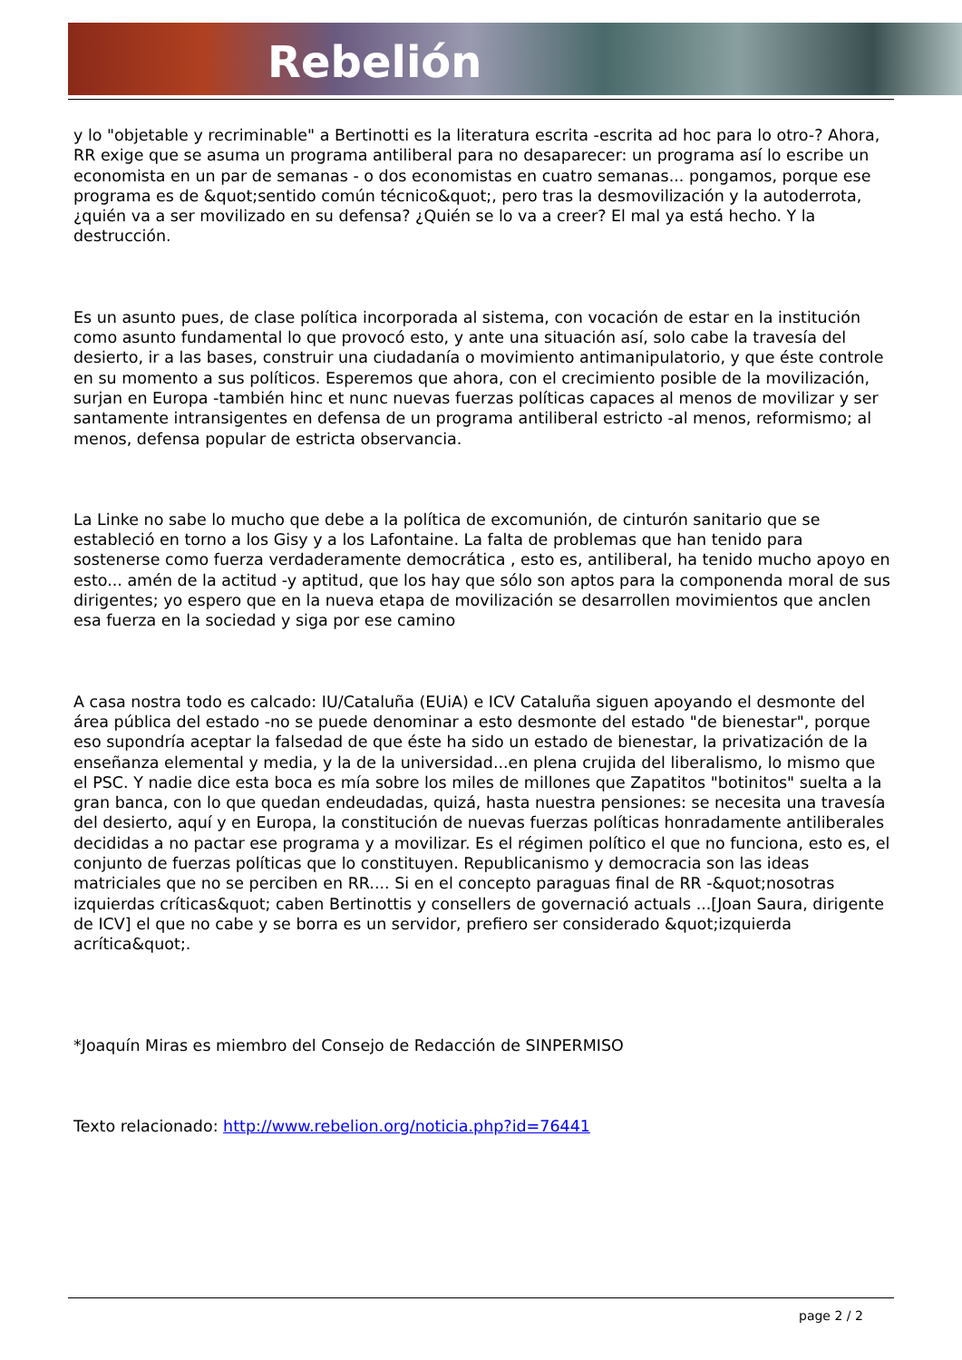Rebelión
y lo "objetable y recriminable" a Bertinotti es la literatura escrita -escrita ad hoc para lo otro-? Ahora, RR exige que se asuma un programa antiliberal para no desaparecer: un programa así lo escribe un economista en un par de semanas - o dos economistas en cuatro semanas... pongamos, porque ese programa es de &quot;sentido común técnico&quot;, pero tras la desmovilización y la autoderrota, ¿quién va a ser movilizado en su defensa? ¿Quién se lo va a creer? El mal ya está hecho. Y la destrucción.
Es un asunto pues, de clase política incorporada al sistema, con vocación de estar en la institución como asunto fundamental lo que provocó esto, y ante una situación así, solo cabe la travesía del desierto, ir a las bases, construir una ciudadanía o movimiento antimanipulatorio, y que éste controle en su momento a sus políticos. Esperemos que ahora, con el crecimiento posible de la movilización, surjan en Europa -también hinc et nunc nuevas fuerzas políticas capaces al menos de movilizar y ser santamente intransigentes en defensa de un programa antiliberal estricto -al menos, reformismo; al menos, defensa popular de estricta observancia.
La Linke no sabe lo mucho que debe a la política de excomunión, de cinturón sanitario que se estableció en torno a los Gisy y a los Lafontaine. La falta de problemas que han tenido para sostenerse como fuerza verdaderamente democrática , esto es, antiliberal, ha tenido mucho apoyo en esto... amén de la actitud -y aptitud, que los hay que sólo son aptos para la componenda moral de sus dirigentes; yo espero que en la nueva etapa de movilización se desarrollen movimientos que anclen esa fuerza en la sociedad y siga por ese camino
A casa nostra todo es calcado: IU/Cataluña (EUiA) e ICV Cataluña siguen apoyando el desmonte del área pública del estado -no se puede denominar a esto desmonte del estado "de bienestar", porque eso supondría aceptar la falsedad de que éste ha sido un estado de bienestar, la privatización de la enseñanza elemental y media, y la de la universidad...en plena crujida del liberalismo, lo mismo que el PSC. Y nadie dice esta boca es mía sobre los miles de millones que Zapatitos "botinitos" suelta a la gran banca, con lo que quedan endeudadas, quizá, hasta nuestra pensiones: se necesita una travesía del desierto, aquí y en Europa, la constitución de nuevas fuerzas políticas honradamente antiliberales decididas a no pactar ese programa y a movilizar. Es el régimen político el que no funciona, esto es, el conjunto de fuerzas políticas que lo constituyen. Republicanismo y democracia son las ideas matriciales que no se perciben en RR.... Si en el concepto paraguas final de RR -&quot;nosotras izquierdas críticas&quot; caben Bertinottis y consellers de governació actuals ...[Joan Saura, dirigente de ICV] el que no cabe y se borra es un servidor, prefiero ser considerado &quot;izquierda acrítica&quot;.
*Joaquín Miras es miembro del Consejo de Redacción de SINPERMISO
Texto relacionado: http://www.rebelion.org/noticia.php?id=76441
page 2 / 2